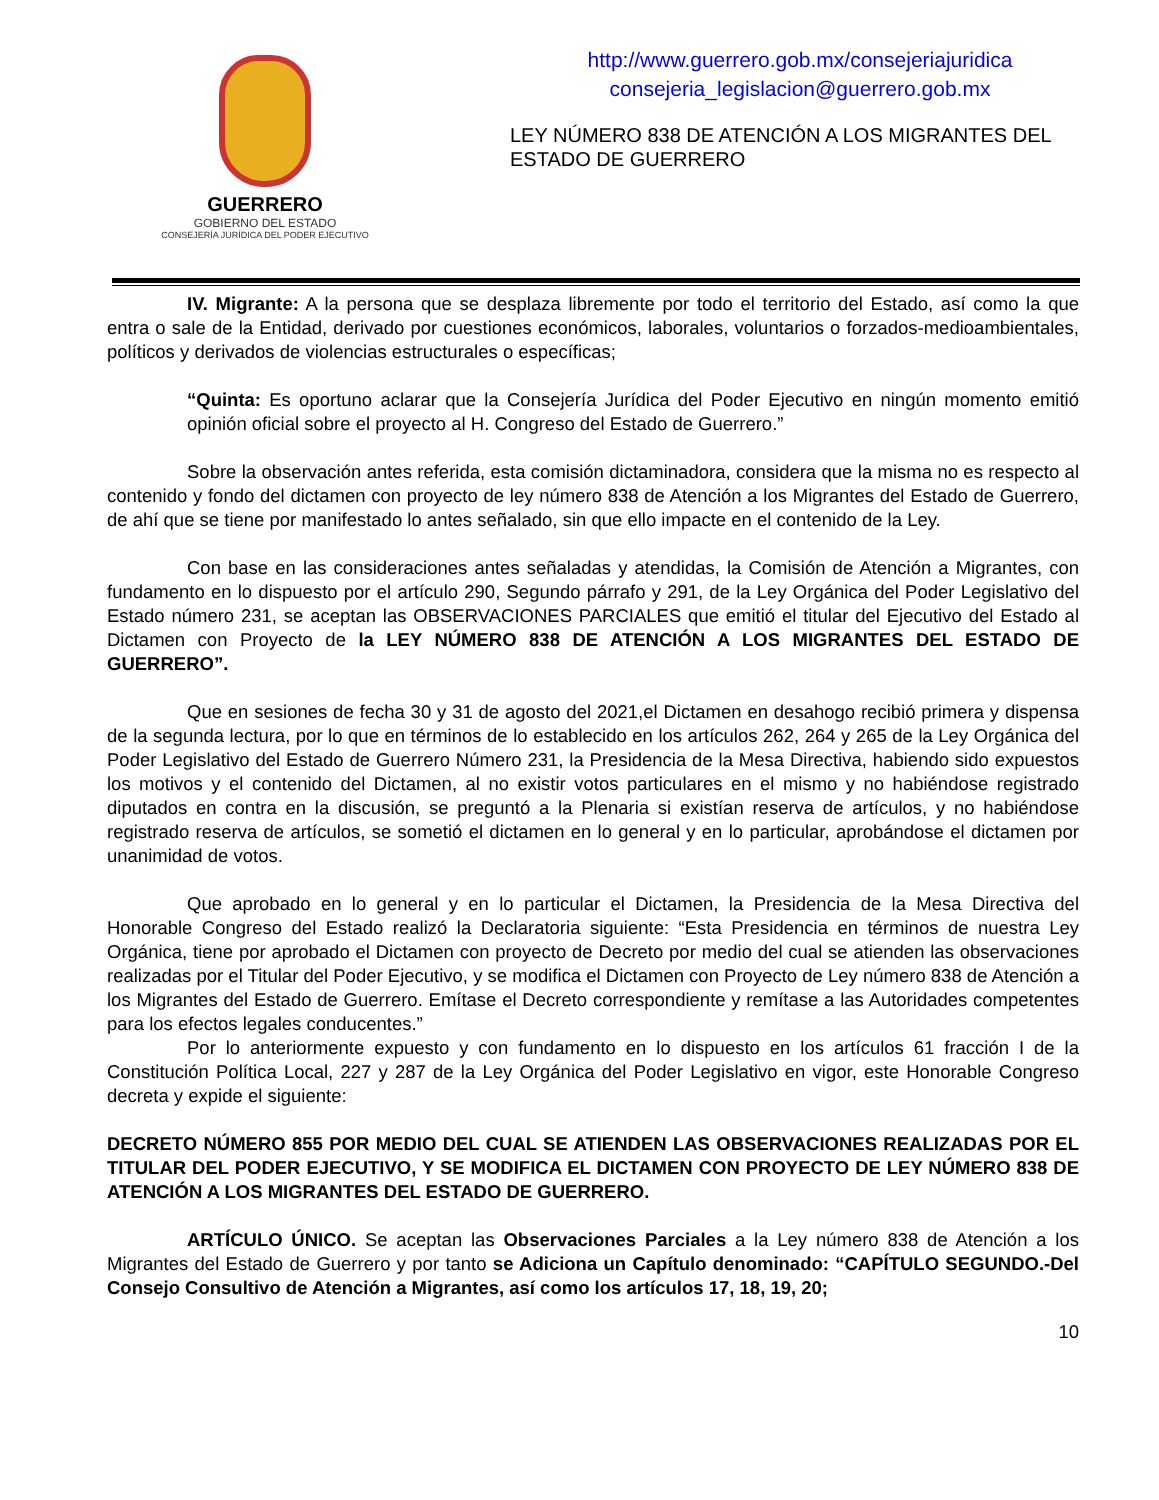GUERRERO
GOBIERNO DEL ESTADO
CONSEJERÍA JURÍDICA DEL PODER EJECUTIVO
http://www.guerrero.gob.mx/consejeriajuridica
consejeria_legislacion@guerrero.gob.mx
LEY NÚMERO 838 DE ATENCIÓN A LOS MIGRANTES DEL ESTADO DE GUERRERO
IV. Migrante: A la persona que se desplaza libremente por todo el territorio del Estado, así como la que entra o sale de la Entidad, derivado por cuestiones económicos, laborales, voluntarios o forzados-medioambientales, políticos y derivados de violencias estructurales o específicas;
“Quinta: Es oportuno aclarar que la Consejería Jurídica del Poder Ejecutivo en ningún momento emitió opinión oficial sobre el proyecto al H. Congreso del Estado de Guerrero.”
Sobre la observación antes referida, esta comisión dictaminadora, considera que la misma no es respecto al contenido y fondo del dictamen con proyecto de ley número 838 de Atención a los Migrantes del Estado de Guerrero, de ahí que se tiene por manifestado lo antes señalado, sin que ello impacte en el contenido de la Ley.
Con base en las consideraciones antes señaladas y atendidas, la Comisión de Atención a Migrantes, con fundamento en lo dispuesto por el artículo 290, Segundo párrafo y 291, de la Ley Orgánica del Poder Legislativo del Estado número 231, se aceptan las OBSERVACIONES PARCIALES que emitió el titular del Ejecutivo del Estado al Dictamen con Proyecto de la LEY NÚMERO 838 DE ATENCIÓN A LOS MIGRANTES DEL ESTADO DE GUERRERO”.
Que en sesiones de fecha 30 y 31 de agosto del 2021,el Dictamen en desahogo recibió primera y dispensa de la segunda lectura, por lo que en términos de lo establecido en los artículos 262, 264 y 265 de la Ley Orgánica del Poder Legislativo del Estado de Guerrero Número 231, la Presidencia de la Mesa Directiva, habiendo sido expuestos los motivos y el contenido del Dictamen, al no existir votos particulares en el mismo y no habiéndose registrado diputados en contra en la discusión, se preguntó a la Plenaria si existían reserva de artículos, y no habiéndose registrado reserva de artículos, se sometió el dictamen en lo general y en lo particular, aprobándose el dictamen por unanimidad de votos.
Que aprobado en lo general y en lo particular el Dictamen, la Presidencia de la Mesa Directiva del Honorable Congreso del Estado realizó la Declaratoria siguiente: “Esta Presidencia en términos de nuestra Ley Orgánica, tiene por aprobado el Dictamen con proyecto de Decreto por medio del cual se atienden las observaciones realizadas por el Titular del Poder Ejecutivo, y se modifica el Dictamen con Proyecto de Ley número 838 de Atención a los Migrantes del Estado de Guerrero. Emítase el Decreto correspondiente y remítase a las Autoridades competentes para los efectos legales conducentes.”
Por lo anteriormente expuesto y con fundamento en lo dispuesto en los artículos 61 fracción I de la Constitución Política Local, 227 y 287 de la Ley Orgánica del Poder Legislativo en vigor, este Honorable Congreso decreta y expide el siguiente:
DECRETO NÚMERO 855 POR MEDIO DEL CUAL SE ATIENDEN LAS OBSERVACIONES REALIZADAS POR EL TITULAR DEL PODER EJECUTIVO, Y SE MODIFICA EL DICTAMEN CON PROYECTO DE LEY NÚMERO 838 DE ATENCIÓN A LOS MIGRANTES DEL ESTADO DE GUERRERO.
ARTÍCULO ÚNICO. Se aceptan las Observaciones Parciales a la Ley número 838 de Atención a los Migrantes del Estado de Guerrero y por tanto se Adiciona un Capítulo denominado: “CAPÍTULO SEGUNDO.-Del Consejo Consultivo de Atención a Migrantes, así como los artículos 17, 18, 19, 20;
10